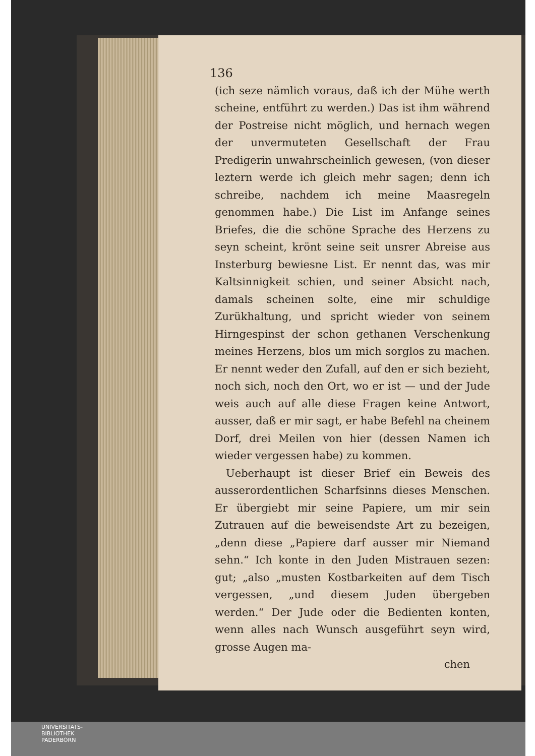136
(ich seze nämlich voraus, daß ich der Mühe werth scheine, entführt zu werden.) Das ist ihm während der Postreise nicht möglich, und hernach wegen der unvermuteten Gesellschaft der Frau Predigerin unwahrscheinlich gewesen, (von dieser leztern werde ich gleich mehr sagen; denn ich schreibe, nachdem ich meine Maasregeln genommen habe.) Die List im Anfange seines Briefes, die die schöne Sprache des Herzens zu seyn scheint, krönt seine seit unsrer Abreise aus Insterburg bewiesne List. Er nennt das, was mir Kaltsinnigkeit schien, und seiner Absicht nach, damals scheinen solte, eine mir schuldige Zurükhaltung, und spricht wieder von seinem Hirngespinst der schon gethanen Verschenkung meines Herzens, blos um mich sorglos zu machen. Er nennt weder den Zufall, auf den er sich bezieht, noch sich, noch den Ort, wo er ist — und der Jude weis auch auf alle diese Fragen keine Antwort, ausser, daß er mir sagt, er habe Befehl na cheinem Dorf, drei Meilen von hier (dessen Namen ich wieder vergessen habe) zu kommen.
Ueberhaupt ist dieser Brief ein Beweis des ausserordentlichen Scharfsinns dieses Menschen. Er übergiebt mir seine Papiere, um mir sein Zutrauen auf die beweisendste Art zu bezeigen, „denn diese „Papiere darf ausser mir Niemand sehn.“ Ich konte in den Juden Mistrauen sezen: gut; „also „musten Kostbarkeiten auf dem Tisch vergessen, „und diesem Juden übergeben werden.“ Der Jude oder die Bedienten konten, wenn alles nach Wunsch ausgeführt seyn wird, grosse Augen ma-
chen
UNIVERSITÄTS-
BIBLIOTHEK
PADERBORN